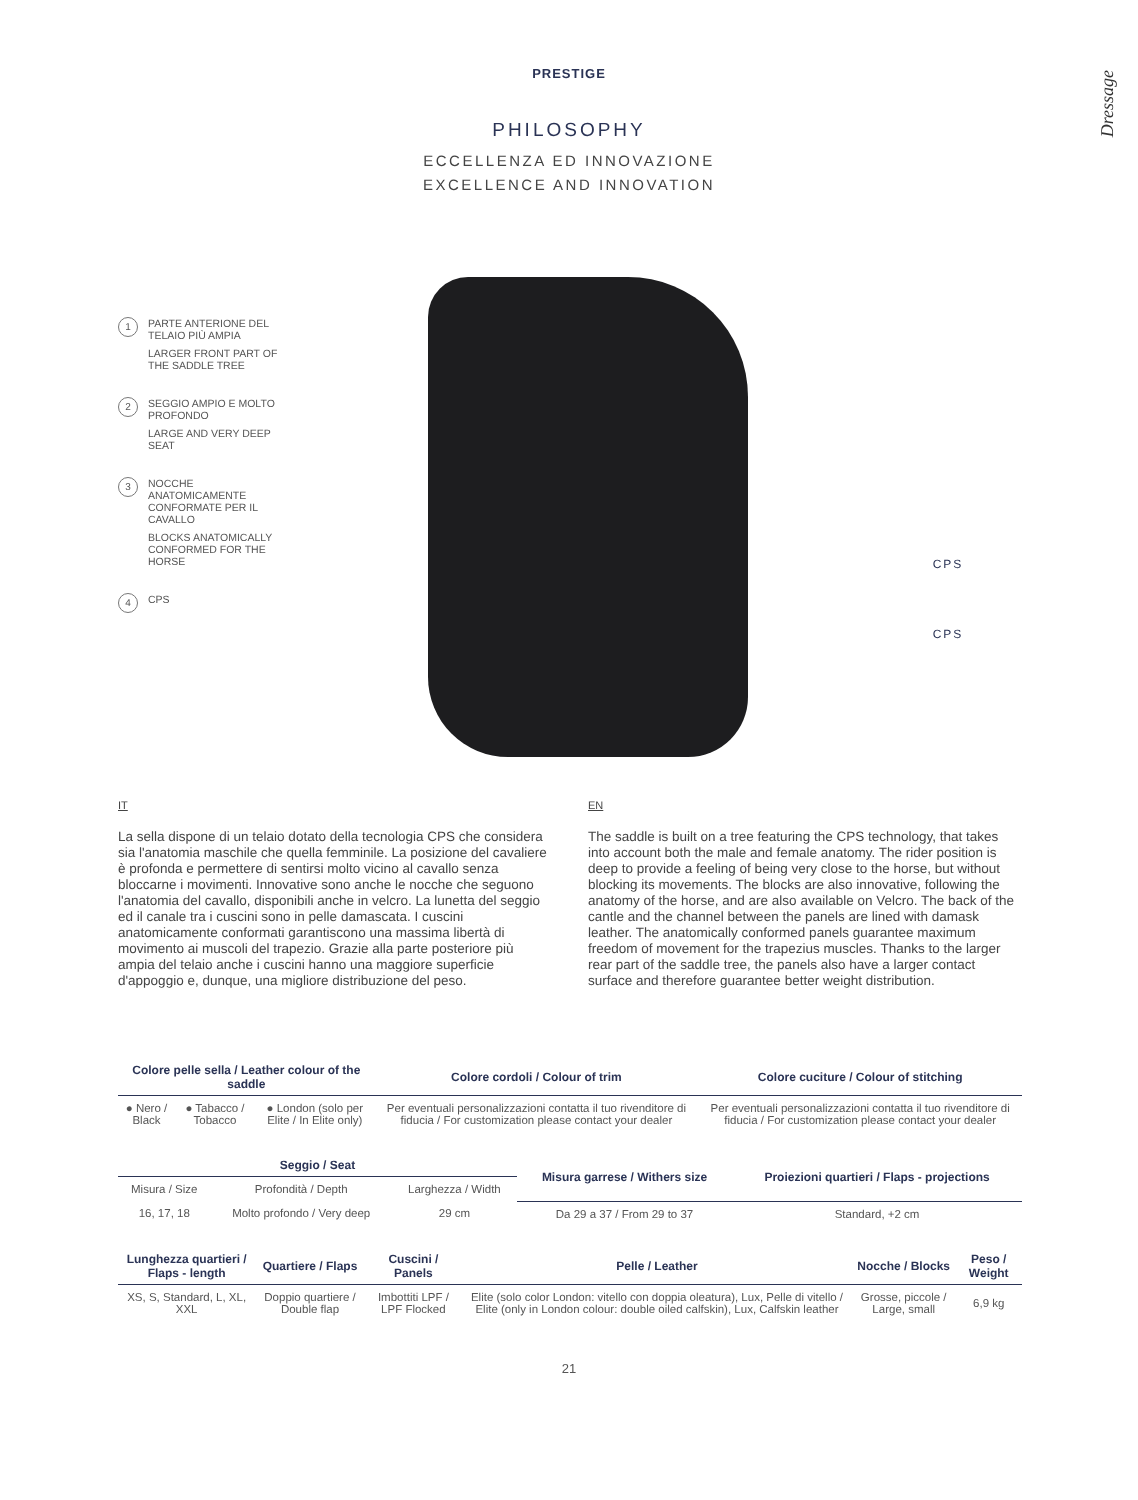PRESTIGE
PHILOSOPHY
ECCELLENZA ED INNOVAZIONE
EXCELLENCE AND INNOVATION
Dressage
1
PARTE ANTERIONE DEL TELAIO PIÙ AMPIA
LARGER FRONT PART OF THE SADDLE TREE
2
SEGGIO AMPIO E MOLTO PROFONDO
LARGE AND VERY DEEP SEAT
3
NOCCHE ANATOMICAMENTE CONFORMATE PER IL CAVALLO
BLOCKS ANATOMICALLY CONFORMED FOR THE HORSE
4
CPS
CPS
CPS
IT
La sella dispone di un telaio dotato della tecnologia CPS che considera sia l'anatomia maschile che quella femminile. La posizione del cavaliere è profonda e permettere di sentirsi molto vicino al cavallo senza bloccarne i movimenti. Innovative sono anche le nocche che seguono l'anatomia del cavallo, disponibili anche in velcro. La lunetta del seggio ed il canale tra i cuscini sono in pelle damascata. I cuscini anatomicamente conformati garantiscono una massima libertà di movimento ai muscoli del trapezio. Grazie alla parte posteriore più ampia del telaio anche i cuscini hanno una maggiore superficie d'appoggio e, dunque, una migliore distribuzione del peso.
EN
The saddle is built on a tree featuring the CPS technology, that takes into account both the male and female anatomy. The rider position is deep to provide a feeling of being very close to the horse, but without blocking its movements. The blocks are also innovative, following the anatomy of the horse, and are also available on Velcro. The back of the cantle and the channel between the panels are lined with damask leather. The anatomically conformed panels guarantee maximum freedom of movement for the trapezius muscles. Thanks to the larger rear part of the saddle tree, the panels also have a larger contact surface and therefore guarantee better weight distribution.
| Colore pelle sella / Leather colour of the saddle | | | Colore cordoli / Colour of trim | Colore cuciture / Colour of stitching |
| --- | --- | --- | --- | --- |
| ● Nero / Black | ● Tabacco / Tobacco | ● London (solo per Elite / In Elite only) | Per eventuali personalizzazioni contatta il tuo rivenditore di fiducia / For customization please contact your dealer | Per eventuali personalizzazioni contatta il tuo rivenditore di fiducia / For customization please contact your dealer |
| Seggio / Seat | | | Misura garrese / Withers size | Proiezioni quartieri / Flaps - projections |
| --- | --- | --- | --- | --- |
| Misura / Size | Profondità / Depth | Larghezza / Width | | |
| 16, 17, 18 | Molto profondo / Very deep | 29 cm | Da 29 a 37 / From 29 to 37 | Standard, +2 cm |
| Lunghezza quartieri / Flaps - length | Quartiere / Flaps | Cuscini / Panels | Pelle / Leather | Nocche / Blocks | Peso / Weight |
| --- | --- | --- | --- | --- | --- |
| XS, S, Standard, L, XL, XXL | Doppio quartiere / Double flap | Imbottiti LPF / LPF Flocked | Elite (solo color London: vitello con doppia oleatura), Lux, Pelle di vitello / Elite (only in London colour: double oiled calfskin), Lux, Calfskin leather | Grosse, piccole / Large, small | 6,9 kg |
21